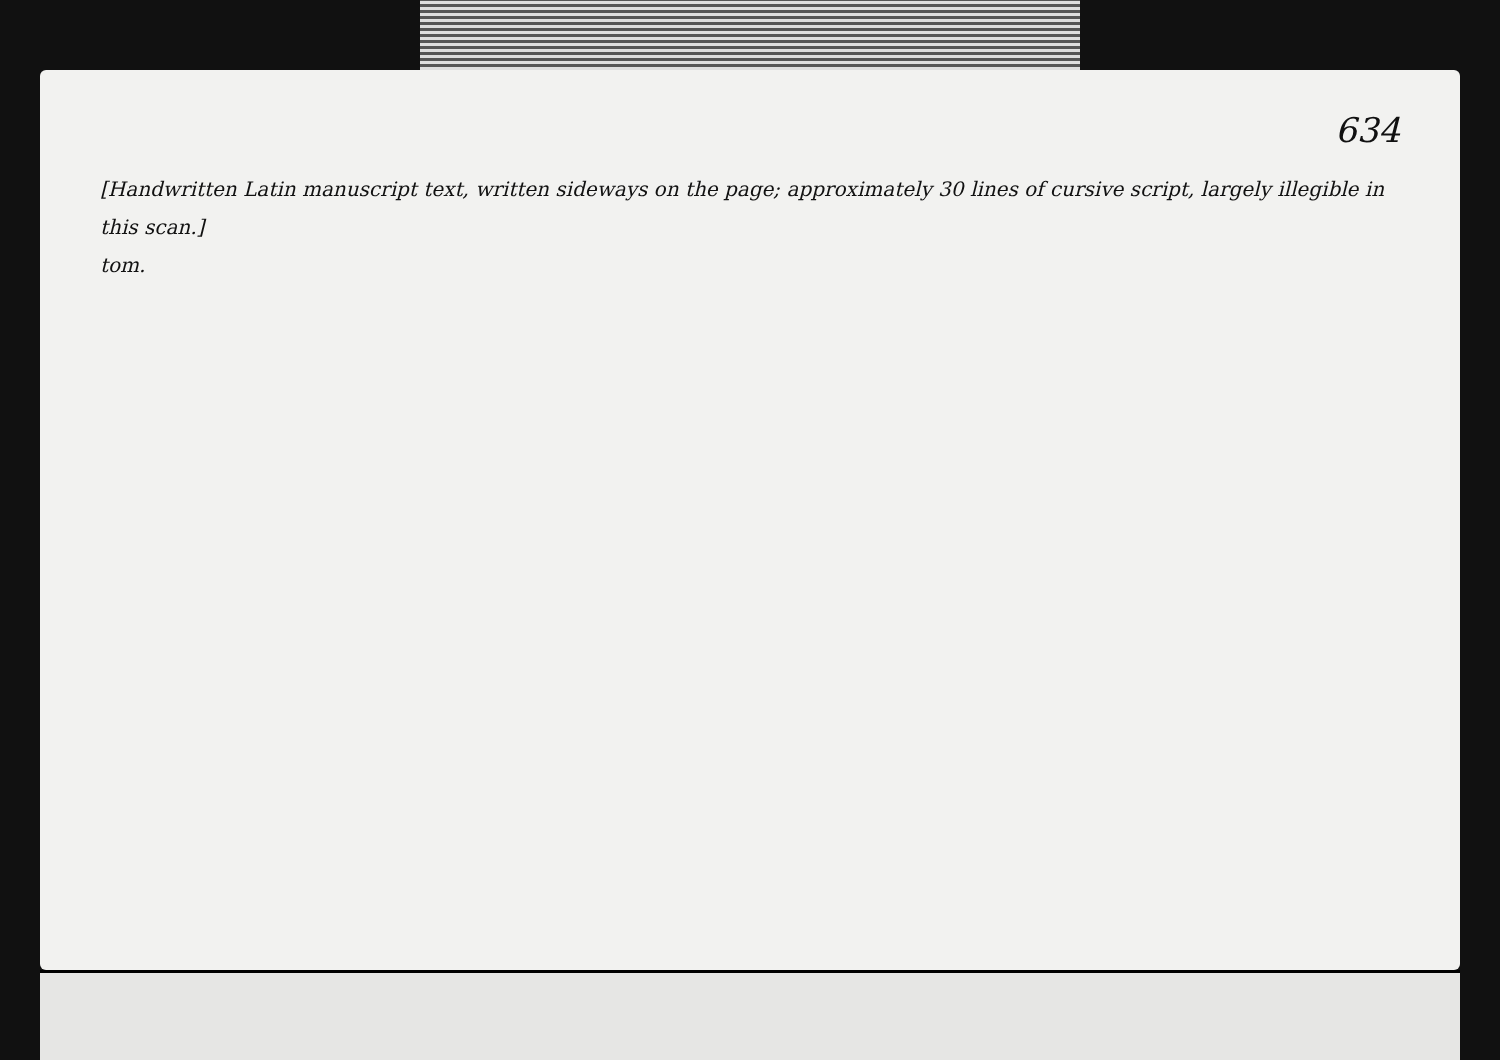634
[Handwritten Latin manuscript text, written sideways on the page; approximately 30 lines of cursive script, largely illegible in this scan.]
tom.